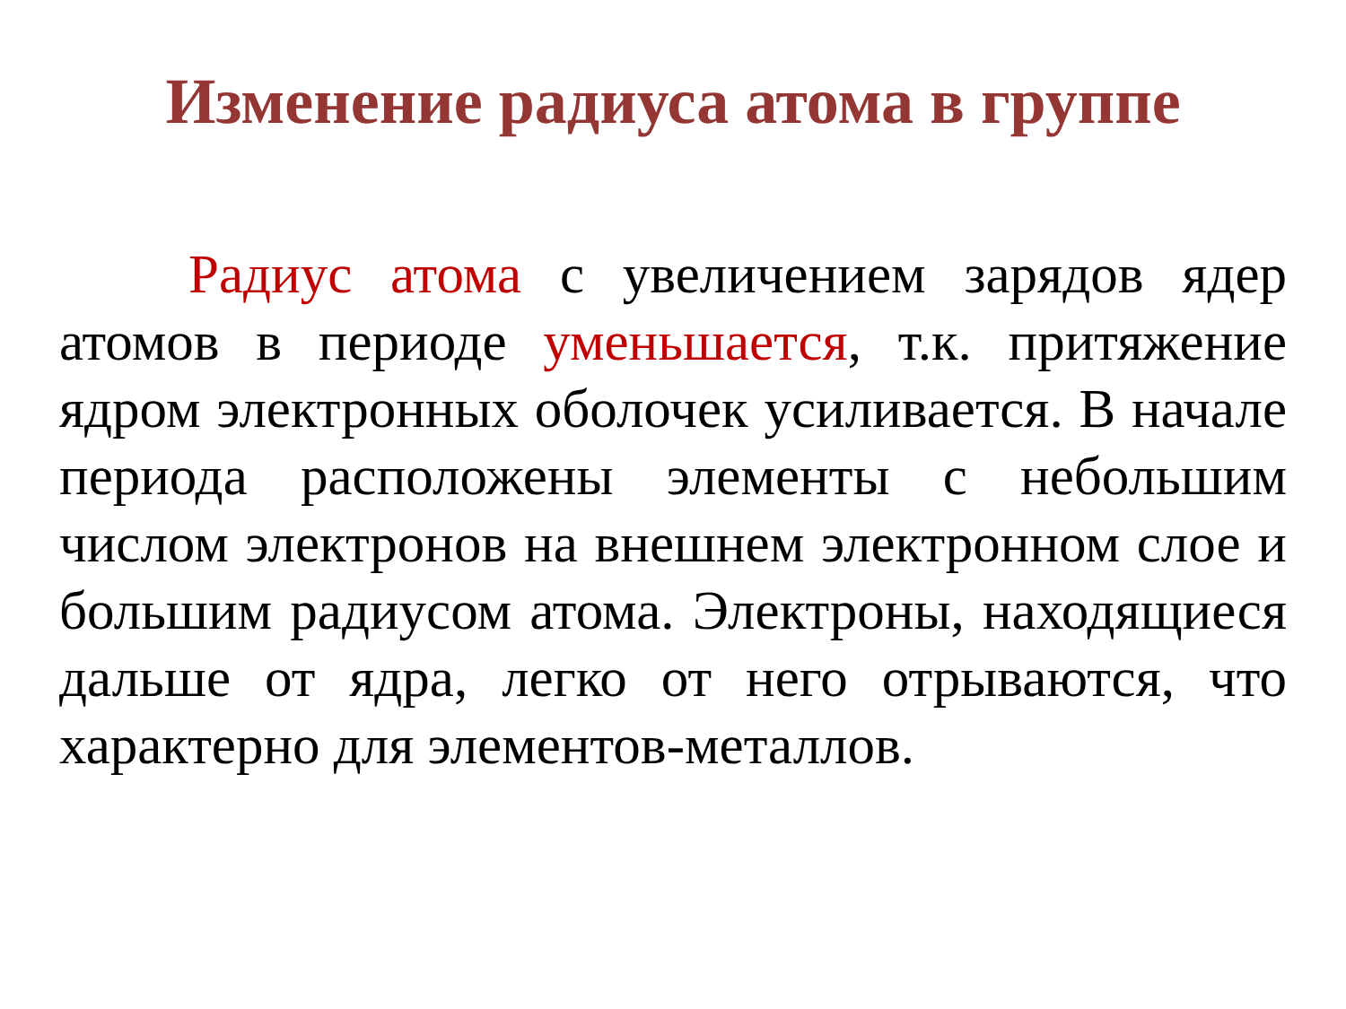Изменение радиуса атома в группе
Радиус атома с увеличением зарядов ядер атомов в периоде уменьшается, т.к. притяжение ядром электронных оболочек усиливается. В начале периода расположены элементы с небольшим числом электронов на внешнем электронном слое и большим радиусом атома. Электроны, находящиеся дальше от ядра, легко от него отрываются, что характерно для элементов-металлов.